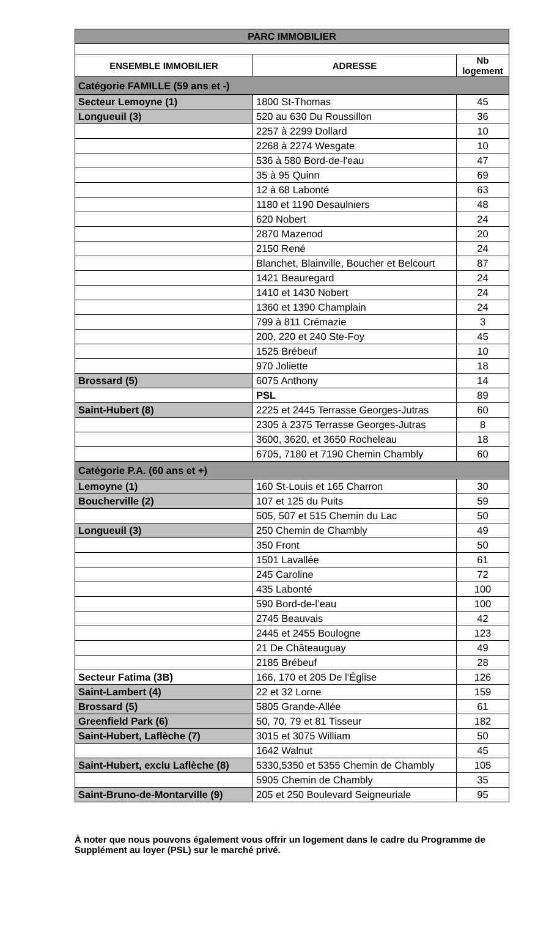| PARC IMMOBILIER | | |
| --- | --- | --- |
| ENSEMBLE IMMOBILIER | ADRESSE | Nb logement |
| Catégorie FAMILLE (59 ans et -) | | |
| Secteur Lemoyne (1) | 1800 St-Thomas | 45 |
| Longueuil (3) | 520 au 630 Du Roussillon | 36 |
| | 2257 à 2299 Dollard | 10 |
| | 2268 à 2274 Wesgate | 10 |
| | 536 à 580 Bord-de-l'eau | 47 |
| | 35 à 95 Quinn | 69 |
| | 12 à 68 Labonté | 63 |
| | 1180 et 1190 Desaulniers | 48 |
| | 620 Nobert | 24 |
| | 2870 Mazenod | 20 |
| | 2150 René | 24 |
| | Blanchet, Blainville, Boucher et Belcourt | 87 |
| | 1421 Beauregard | 24 |
| | 1410 et 1430 Nobert | 24 |
| | 1360 et 1390 Champlain | 24 |
| | 799 à 811 Crémazie | 3 |
| | 200, 220 et 240 Ste-Foy | 45 |
| | 1525 Brébeuf | 10 |
| | 970 Joliette | 18 |
| Brossard (5) | 6075 Anthony | 14 |
| | PSL | 89 |
| Saint-Hubert (8) | 2225 et 2445 Terrasse Georges-Jutras | 60 |
| | 2305 à 2375 Terrasse Georges-Jutras | 8 |
| | 3600, 3620, et 3650 Rocheleau | 18 |
| | 6705, 7180 et 7190 Chemin Chambly | 60 |
| Catégorie P.A. (60 ans et +) | | |
| Lemoyne (1) | 160 St-Louis et 165 Charron | 30 |
| Boucherville (2) | 107 et 125 du Puits | 59 |
| | 505, 507 et 515 Chemin du Lac | 50 |
| Longueuil (3) | 250 Chemin de Chambly | 49 |
| | 350 Front | 50 |
| | 1501 Lavallée | 61 |
| | 245 Caroline | 72 |
| | 435 Labonté | 100 |
| | 590 Bord-de-l’eau | 100 |
| | 2745 Beauvais | 42 |
| | 2445 et 2455 Boulogne | 123 |
| | 21 De Châteauguay | 49 |
| | 2185 Brébeuf | 28 |
| Secteur Fatima (3B) | 166, 170 et 205 De l’Église | 126 |
| Saint-Lambert (4) | 22 et 32 Lorne | 159 |
| Brossard (5) | 5805 Grande-Allée | 61 |
| Greenfield Park (6) | 50, 70, 79 et 81 Tisseur | 182 |
| Saint-Hubert, Laflèche (7) | 3015 et 3075 William | 50 |
| | 1642 Walnut | 45 |
| Saint-Hubert, exclu Laflèche (8) | 5330,5350 et 5355 Chemin de Chambly | 105 |
| | 5905 Chemin de Chambly | 35 |
| Saint-Bruno-de-Montarville (9) | 205 et 250 Boulevard Seigneuriale | 95 |
À noter que nous pouvons également vous offrir un logement dans le cadre du Programme de Supplément au loyer (PSL) sur le marché privé.